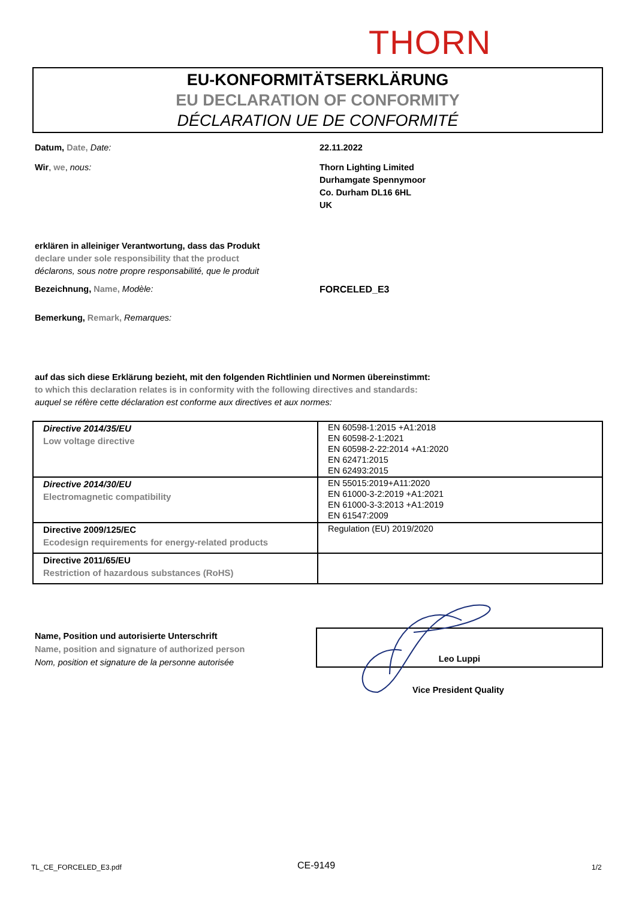THORN
EU-KONFORMITÄTSERKLÄRUNG
EU DECLARATION OF CONFORMITY
DÉCLARATION UE DE CONFORMITÉ
Datum, Date, Date: 22.11.2022
Wir, we, nous: Thorn Lighting Limited
Durhamgate Spennymoor
Co. Durham DL16 6HL
UK
erklären in alleiniger Verantwortung, dass das Produkt
declare under sole responsibility that the product
déclarons, sous notre propre responsabilité, que le produit
Bezeichnung, Name, Modèle: FORCELED_E3
Bemerkung, Remark, Remarques:
auf das sich diese Erklärung bezieht, mit den folgenden Richtlinien und Normen übereinstimmt:
to which this declaration relates is in conformity with the following directives and standards:
auquel se réfère cette déclaration est conforme aux directives et aux normes:
| Directive 2014/35/EU Low voltage directive | EN 60598-1:2015 +A1:2018 EN 60598-2-1:2021 EN 60598-2-22:2014 +A1:2020 EN 62471:2015 EN 62493:2015 |
| Directive 2014/30/EU Electromagnetic compatibility | EN 55015:2019+A11:2020 EN 61000-3-2:2019 +A1:2021 EN 61000-3-3:2013 +A1:2019 EN 61547:2009 |
| Directive 2009/125/EC Ecodesign requirements for energy-related products | Regulation (EU) 2019/2020 |
| Directive 2011/65/EU Restriction of hazardous substances (RoHS) | |
Name, Position und autorisierte Unterschrift
Name, position and signature of authorized person
Nom, position et signature de la personne autorisée
Leo Luppi
Vice President Quality
TL_CE_FORCELED_E3.pdf CE-9149 1/2